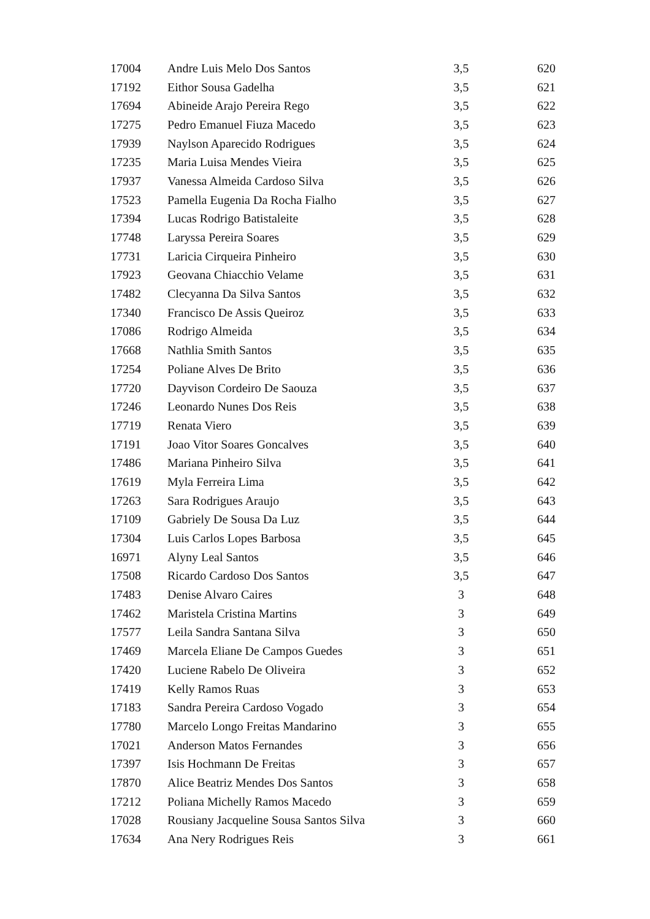| 17004 | Andre Luis Melo Dos Santos | 3,5 | 620 |
| 17192 | Eithor Sousa Gadelha | 3,5 | 621 |
| 17694 | Abineide Arajo Pereira Rego | 3,5 | 622 |
| 17275 | Pedro Emanuel Fiuza Macedo | 3,5 | 623 |
| 17939 | Naylson Aparecido Rodrigues | 3,5 | 624 |
| 17235 | Maria Luisa Mendes Vieira | 3,5 | 625 |
| 17937 | Vanessa Almeida Cardoso Silva | 3,5 | 626 |
| 17523 | Pamella Eugenia Da Rocha Fialho | 3,5 | 627 |
| 17394 | Lucas Rodrigo Batistaleite | 3,5 | 628 |
| 17748 | Laryssa Pereira Soares | 3,5 | 629 |
| 17731 | Laricia Cirqueira Pinheiro | 3,5 | 630 |
| 17923 | Geovana Chiacchio Velame | 3,5 | 631 |
| 17482 | Clecyanna Da Silva Santos | 3,5 | 632 |
| 17340 | Francisco De Assis Queiroz | 3,5 | 633 |
| 17086 | Rodrigo Almeida | 3,5 | 634 |
| 17668 | Nathlia Smith Santos | 3,5 | 635 |
| 17254 | Poliane Alves De Brito | 3,5 | 636 |
| 17720 | Dayvison Cordeiro De Saouza | 3,5 | 637 |
| 17246 | Leonardo Nunes Dos Reis | 3,5 | 638 |
| 17719 | Renata Viero | 3,5 | 639 |
| 17191 | Joao Vitor Soares Goncalves | 3,5 | 640 |
| 17486 | Mariana Pinheiro Silva | 3,5 | 641 |
| 17619 | Myla Ferreira Lima | 3,5 | 642 |
| 17263 | Sara Rodrigues Araujo | 3,5 | 643 |
| 17109 | Gabriely De Sousa Da Luz | 3,5 | 644 |
| 17304 | Luis Carlos Lopes Barbosa | 3,5 | 645 |
| 16971 | Alyny Leal Santos | 3,5 | 646 |
| 17508 | Ricardo Cardoso Dos Santos | 3,5 | 647 |
| 17483 | Denise Alvaro Caires | 3 | 648 |
| 17462 | Maristela Cristina Martins | 3 | 649 |
| 17577 | Leila Sandra Santana Silva | 3 | 650 |
| 17469 | Marcela Eliane De Campos Guedes | 3 | 651 |
| 17420 | Luciene Rabelo De Oliveira | 3 | 652 |
| 17419 | Kelly Ramos Ruas | 3 | 653 |
| 17183 | Sandra Pereira Cardoso Vogado | 3 | 654 |
| 17780 | Marcelo Longo Freitas Mandarino | 3 | 655 |
| 17021 | Anderson Matos Fernandes | 3 | 656 |
| 17397 | Isis Hochmann De Freitas | 3 | 657 |
| 17870 | Alice Beatriz Mendes Dos Santos | 3 | 658 |
| 17212 | Poliana Michelly Ramos Macedo | 3 | 659 |
| 17028 | Rousiany Jacqueline Sousa Santos Silva | 3 | 660 |
| 17634 | Ana Nery Rodrigues Reis | 3 | 661 |